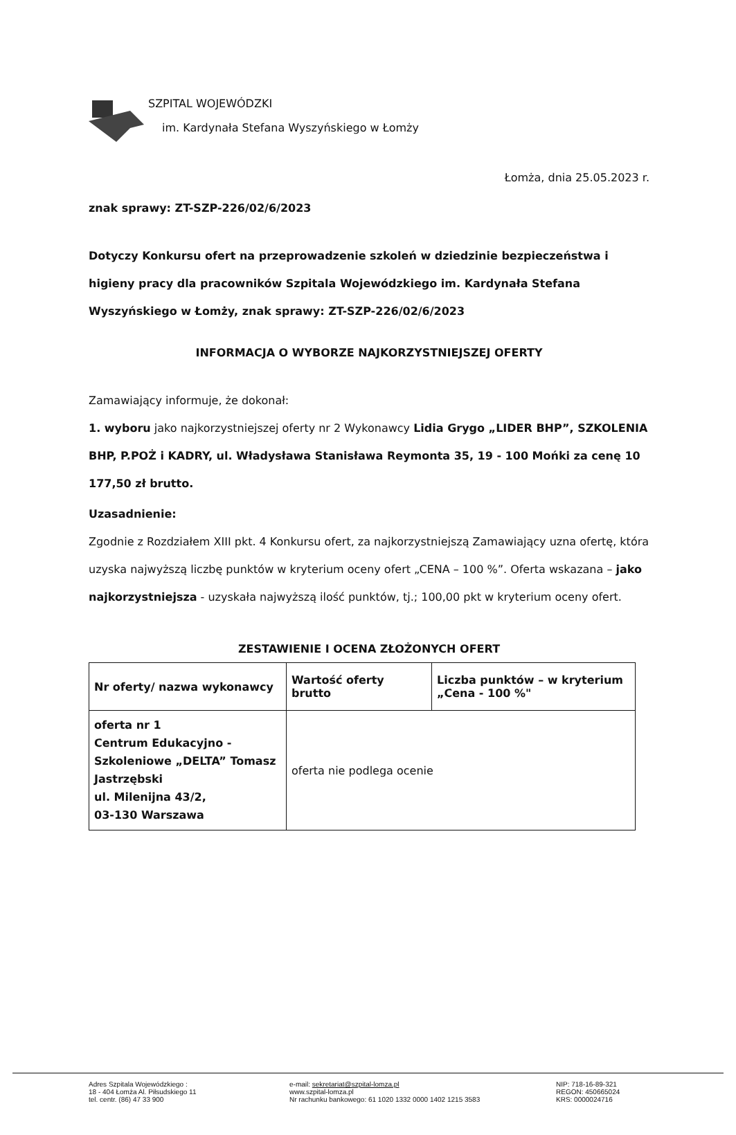SZPITAL WOJEWÓDZKI
im. Kardynała Stefana Wyszyńskiego w Łomży
Łomża, dnia 25.05.2023 r.
znak sprawy: ZT-SZP-226/02/6/2023
Dotyczy Konkursu ofert na przeprowadzenie szkoleń w dziedzinie bezpieczeństwa i higieny pracy dla pracowników Szpitala Wojewódzkiego im. Kardynała Stefana Wyszyńskiego w Łomży, znak sprawy: ZT-SZP-226/02/6/2023
INFORMACJA O WYBORZE NAJKORZYSTNIEJSZEJ OFERTY
Zamawiający informuje, że dokonał:
1. wyboru jako najkorzystniejszej oferty nr 2 Wykonawcy Lidia Grygo „LIDER BHP”, SZKOLENIA BHP, P.POŻ i KADRY, ul. Władysława Stanisława Reymonta 35, 19 - 100 Mońki za cenę 10 177,50 zł brutto.
Uzasadnienie:
Zgodnie z Rozdziałem XIII pkt. 4 Konkursu ofert, za najkorzystniejszą Zamawiający uzna ofertę, która uzyska najwyższą liczbę punktów w kryterium oceny ofert „CENA – 100 %”. Oferta wskazana – jako najkorzystniejsza - uzyskała najwyższą ilość punktów, tj.; 100,00 pkt w kryterium oceny ofert.
ZESTAWIENIE I OCENA ZŁOŻONYCH OFERT
| Nr oferty/ nazwa wykonawcy | Wartość oferty brutto | Liczba punktów – w kryterium „Cena - 100 %" |
| --- | --- | --- |
| oferta nr 1 Centrum Edukacyjno - Szkoleniowe „DELTA” Tomasz Jastrzębski ul. Milenijna 43/2, 03-130 Warszawa | oferta nie podlega ocenie | |
Adres Szpitala Wojewódzkiego :
18 - 404 Łomża Al. Piłsudskiego 11
tel. centr. (86) 47 33 900
e-mail: sekretariat@szpital-lomza.pl
www.szpital-lomza.pl
Nr rachunku bankowego: 61 1020 1332 0000 1402 1215 3583
NIP: 718-16-89-321
REGON: 450665024
KRS: 0000024716